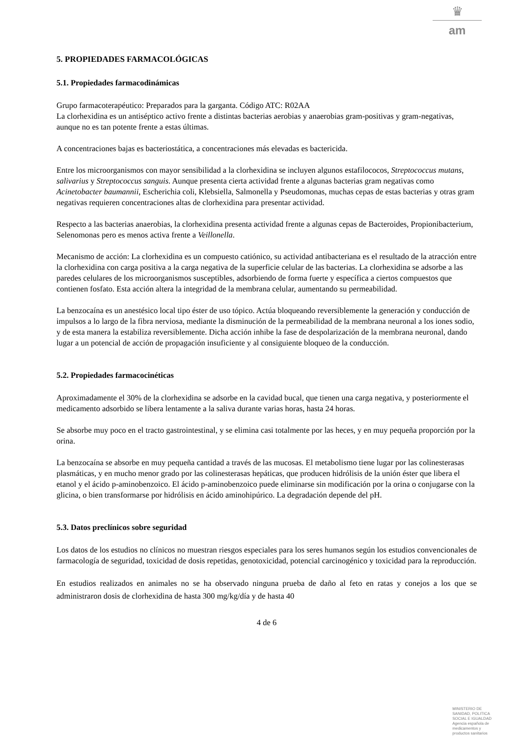♛
am
5. PROPIEDADES FARMACOLÓGICAS
5.1. Propiedades farmacodinámicas
Grupo farmacoterapéutico: Preparados para la garganta. Código ATC: R02AA
La clorhexidina es un antiséptico activo frente a distintas bacterias aerobias y anaerobias gram-positivas y gram-negativas, aunque no es tan potente frente a estas últimas.
A concentraciones bajas es bacteriostática, a concentraciones más elevadas es bactericida.
Entre los microorganismos con mayor sensibilidad a la clorhexidina se incluyen algunos estafilococos, Streptococcus mutans, salivarius y Streptococcus sanguis. Aunque presenta cierta actividad frente a algunas bacterias gram negativas como Acinetobacter baumannii, Escherichia coli, Klebsiella, Salmonella y Pseudomonas, muchas cepas de estas bacterias y otras gram negativas requieren concentraciones altas de clorhexidina para presentar actividad.
Respecto a las bacterias anaerobias, la clorhexidina presenta actividad frente a algunas cepas de Bacteroides, Propionibacterium, Selenomonas pero es menos activa frente a Veillonella.
Mecanismo de acción: La clorhexidina es un compuesto catiónico, su actividad antibacteriana es el resultado de la atracción entre la clorhexidina con carga positiva a la carga negativa de la superficie celular de las bacterias. La clorhexidina se adsorbe a las paredes celulares de los microorganismos susceptibles, adsorbiendo de forma fuerte y específica a ciertos compuestos que contienen fosfato. Esta acción altera la integridad de la membrana celular, aumentando su permeabilidad.
La benzocaína es un anestésico local tipo éster de uso tópico. Actúa bloqueando reversiblemente la generación y conducción de impulsos a lo largo de la fibra nerviosa, mediante la disminución de la permeabilidad de la membrana neuronal a los iones sodio, y de esta manera la estabiliza reversiblemente. Dicha acción inhibe la fase de despolarización de la membrana neuronal, dando lugar a un potencial de acción de propagación insuficiente y al consiguiente bloqueo de la conducción.
5.2. Propiedades farmacocinéticas
Aproximadamente el 30% de la clorhexidina se adsorbe en la cavidad bucal, que tienen una carga negativa, y posteriormente el medicamento adsorbido se libera lentamente a la saliva durante varias horas, hasta 24 horas.
Se absorbe muy poco en el tracto gastrointestinal, y se elimina casi totalmente por las heces, y en muy pequeña proporción por la orina.
La benzocaína se absorbe en muy pequeña cantidad a través de las mucosas. El metabolismo tiene lugar por las colinesterasas plasmáticas, y en mucho menor grado por las colinesterasas hepáticas, que producen hidrólisis de la unión éster que libera el etanol y el ácido p-aminobenzoico. El ácido p-aminobenzoico puede eliminarse sin modificación por la orina o conjugarse con la glicina, o bien transformarse por hidrólisis en ácido aminohipúrico. La degradación depende del pH.
5.3. Datos preclínicos sobre seguridad
Los datos de los estudios no clínicos no muestran riesgos especiales para los seres humanos según los estudios convencionales de farmacología de seguridad, toxicidad de dosis repetidas, genotoxicidad, potencial carcinogénico y toxicidad para la reproducción.
En estudios realizados en animales no se ha observado ninguna prueba de daño al feto en ratas y conejos a los que se administraron dosis de clorhexidina de hasta 300 mg/kg/día y de hasta 40
4 de 6
MINISTERIO DE
SANIDAD, POLITICA
SOCIAL E IGUALDAD
Agencia española de
medicamentos y
productos sanitarios